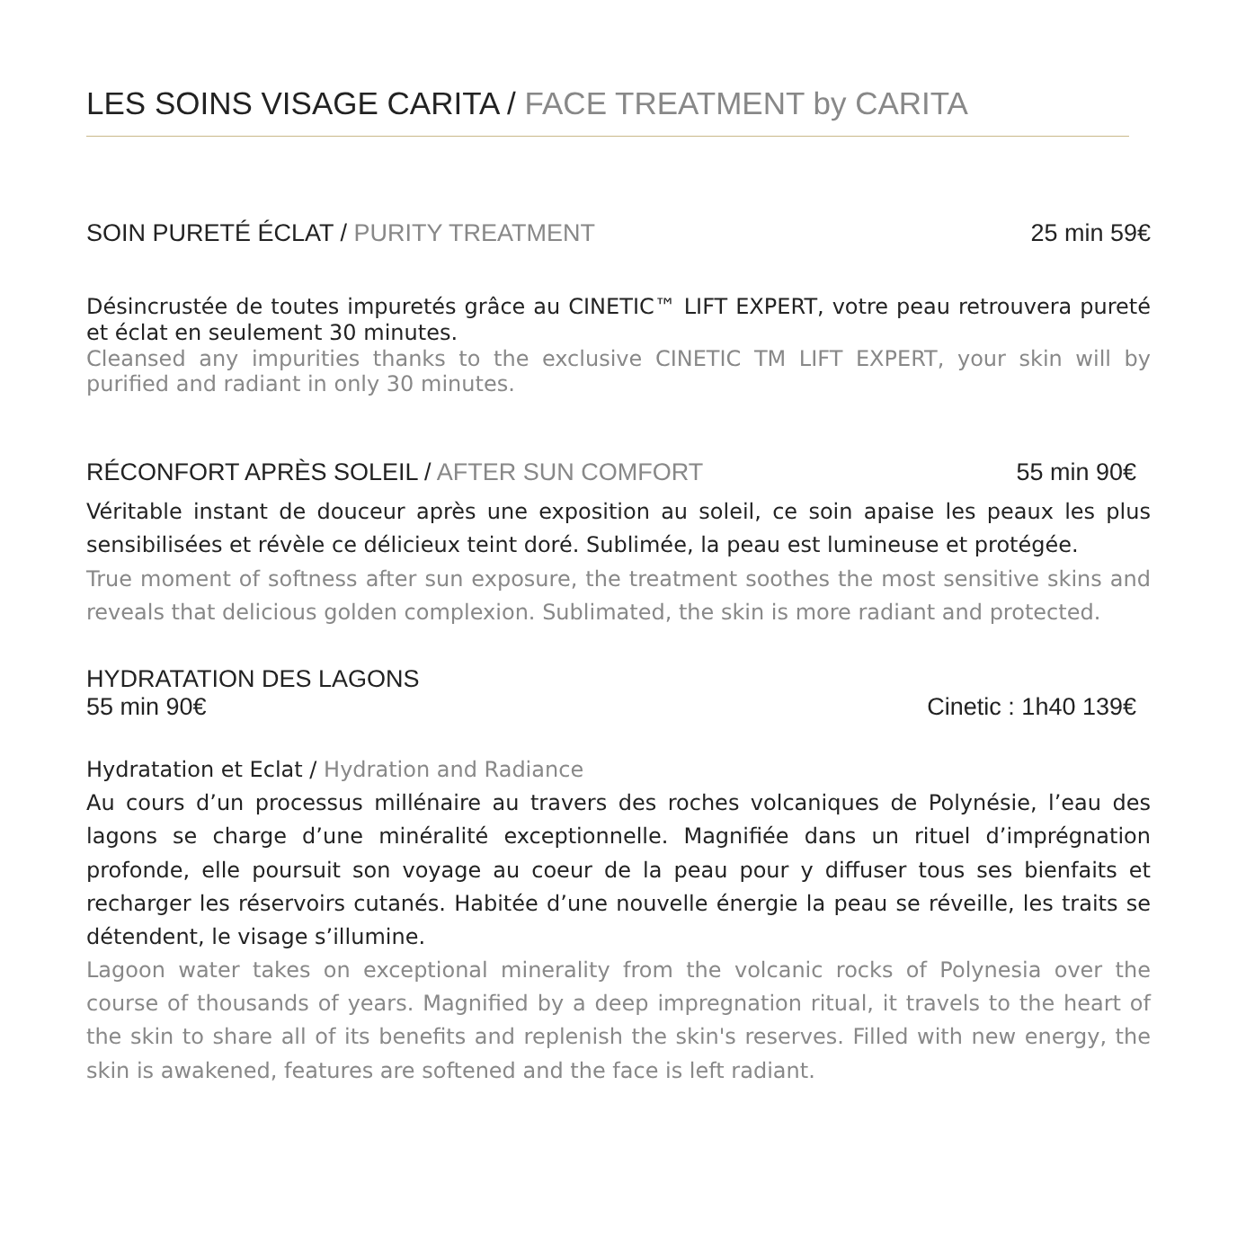LES SOINS VISAGE CARITA / FACE TREATMENT by CARITA
SOIN PURETÉ ÉCLAT / PURITY TREATMENT 25 min 59€
Désincrustée de toutes impuretés grâce au CINETIC™ LIFT EXPERT, votre peau retrouvera pureté et éclat en seulement 30 minutes.
Cleansed any impurities thanks to the exclusive CINETIC TM LIFT EXPERT, your skin will by purified and radiant in only 30 minutes.
RÉCONFORT APRÈS SOLEIL / AFTER SUN COMFORT 55 min 90€
Véritable instant de douceur après une exposition au soleil, ce soin apaise les peaux les plus sensibilisées et révèle ce délicieux teint doré. Sublimée, la peau est lumineuse et protégée.
True moment of softness after sun exposure, the treatment soothes the most sensitive skins and reveals that delicious golden complexion. Sublimated, the skin is more radiant and protected.
HYDRATATION DES LAGONS
55 min 90€ Cinetic : 1h40 139€
Hydratation et Eclat / Hydration and Radiance
Au cours d’un processus millénaire au travers des roches volcaniques de Polynésie, l’eau des lagons se charge d’une minéralité exceptionnelle. Magnifiée dans un rituel d’imprégnation profonde, elle poursuit son voyage au coeur de la peau pour y diffuser tous ses bienfaits et recharger les réservoirs cutanés. Habitée d’une nouvelle énergie la peau se réveille, les traits se détendent, le visage s’illumine.
Lagoon water takes on exceptional minerality from the volcanic rocks of Polynesia over the course of thousands of years. Magnified by a deep impregnation ritual, it travels to the heart of the skin to share all of its benefits and replenish the skin's reserves. Filled with new energy, the skin is awakened, features are softened and the face is left radiant.